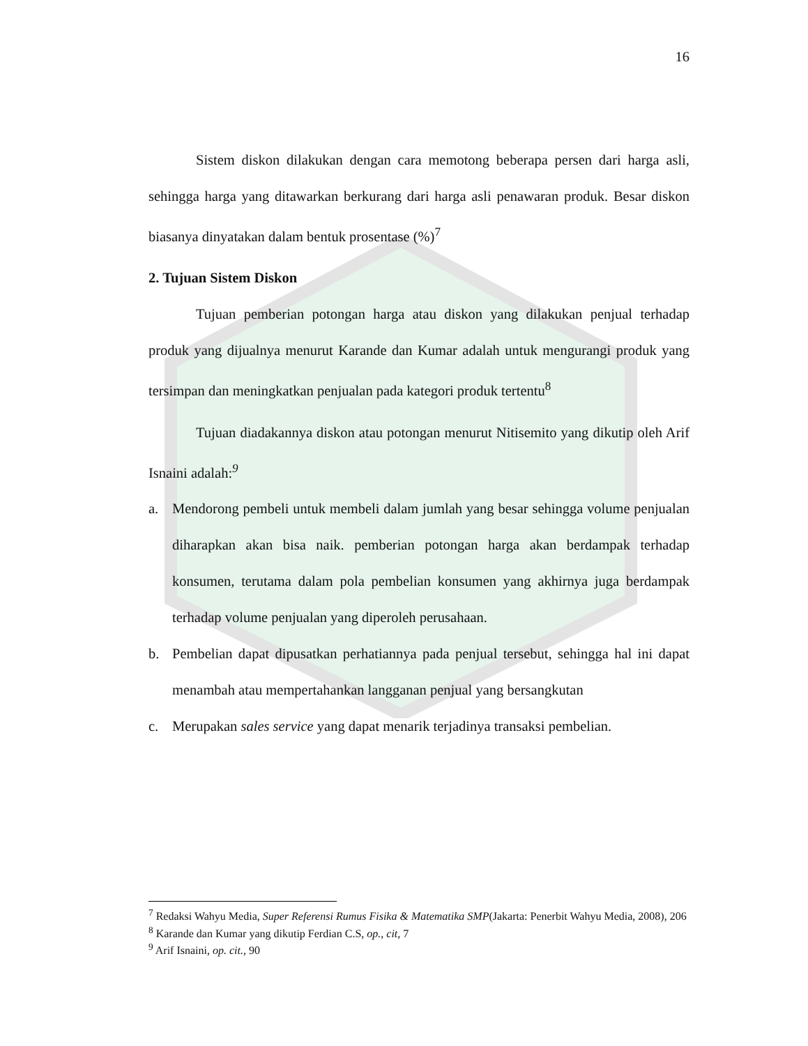16
Sistem diskon dilakukan dengan cara memotong beberapa persen dari harga asli, sehingga harga yang ditawarkan berkurang dari harga asli penawaran produk. Besar diskon biasanya dinyatakan dalam bentuk prosentase (%)<sup>7</sup>
2. Tujuan Sistem Diskon
Tujuan pemberian potongan harga atau diskon yang dilakukan penjual terhadap produk yang dijualnya menurut Karande dan Kumar adalah untuk mengurangi produk yang tersimpan dan meningkatkan penjualan pada kategori produk tertentu<sup>8</sup>
Tujuan diadakannya diskon atau potongan menurut Nitisemito yang dikutip oleh Arif Isnaini adalah:<sup>9</sup>
a. Mendorong pembeli untuk membeli dalam jumlah yang besar sehingga volume penjualan diharapkan akan bisa naik. pemberian potongan harga akan berdampak terhadap konsumen, terutama dalam pola pembelian konsumen yang akhirnya juga berdampak terhadap volume penjualan yang diperoleh perusahaan.
b. Pembelian dapat dipusatkan perhatiannya pada penjual tersebut, sehingga hal ini dapat menambah atau mempertahankan langganan penjual yang bersangkutan
c. Merupakan sales service yang dapat menarik terjadinya transaksi pembelian.
<sup>7</sup> Redaksi Wahyu Media, Super Referensi Rumus Fisika & Matematika SMP(Jakarta: Penerbit Wahyu Media, 2008), 206
<sup>8</sup> Karande dan Kumar yang dikutip Ferdian C.S, op., cit, 7
<sup>9</sup> Arif Isnaini, op. cit., 90